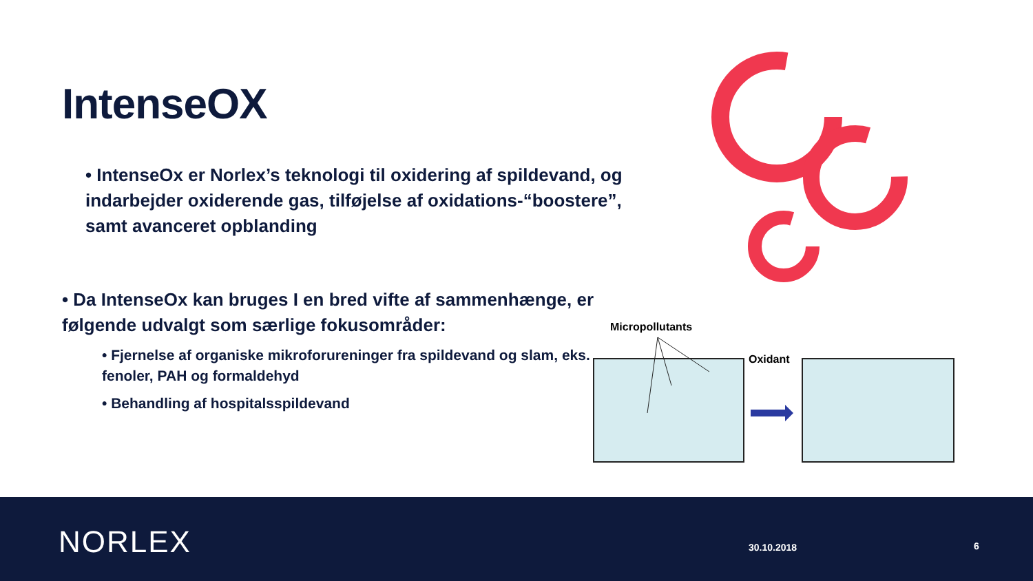IntenseOX
• IntenseOx er Norlex’s teknologi til oxidering af spildevand, og indarbejder oxiderende gas, tilføjelse af oxidations-“boostere”, samt avanceret opblanding
• Da IntenseOx kan bruges I en bred vifte af sammenhænge, er følgende udvalgt som særlige fokusområder:
• Fjernelse af organiske mikroforureninger fra spildevand og slam, eks. fenoler, PAH og formaldehyd
• Behandling af hospitalsspildevand
Micropollutants
Oxidant
NORLEX 30.10.2018 6